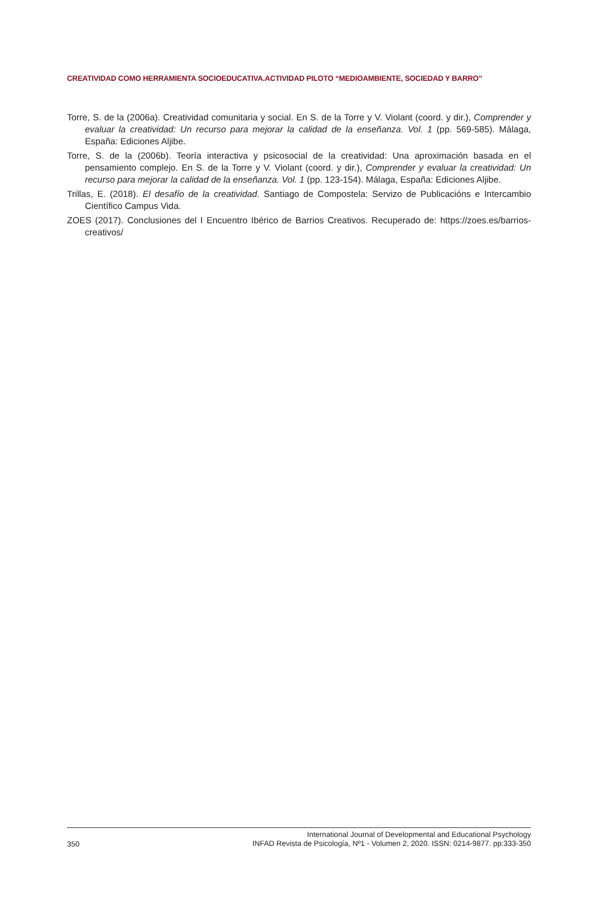CREATIVIDAD COMO HERRAMIENTA SOCIOEDUCATIVA.ACTIVIDAD PILOTO “MEDIOAMBIENTE, SOCIEDAD Y BARRO”
Torre, S. de la (2006a). Creatividad comunitaria y social. En S. de la Torre y V. Violant (coord. y dir.), Comprender y evaluar la creatividad: Un recurso para mejorar la calidad de la enseñanza. Vol. 1 (pp. 569-585). Málaga, España: Ediciones Aljibe.
Torre, S. de la (2006b). Teoría interactiva y psicosocial de la creatividad: Una aproximación basada en el pensamiento complejo. En S. de la Torre y V. Violant (coord. y dir.), Comprender y evaluar la creatividad: Un recurso para mejorar la calidad de la enseñanza. Vol. 1 (pp. 123-154). Málaga, España: Ediciones Aljibe.
Trillas, E. (2018). El desafío de la creatividad. Santiago de Compostela: Servizo de Publicacións e Intercambio Científico Campus Vida.
ZOES (2017). Conclusiones del I Encuentro Ibérico de Barrios Creativos. Recuperado de: https://zoes.es/barrios-creativos/
350
International Journal of Developmental and Educational Psychology
INFAD Revista de Psicología, Nº1 - Volumen 2, 2020. ISSN: 0214-9877. pp:333-350